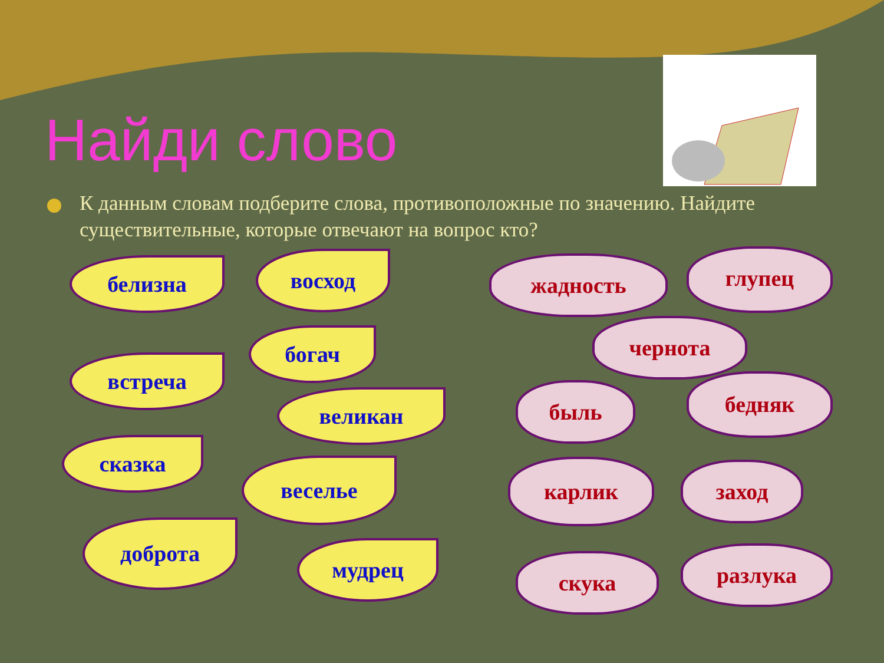Найди слово
К данным словам подберите слова, противоположные по значению. Найдите существительные, которые отвечают на вопрос кто?
белизна восход
богач
встреча
великан
сказка
веселье
доброта
мудрец
жадность глупец
чернота
быль бедняк
карлик заход
скука разлука